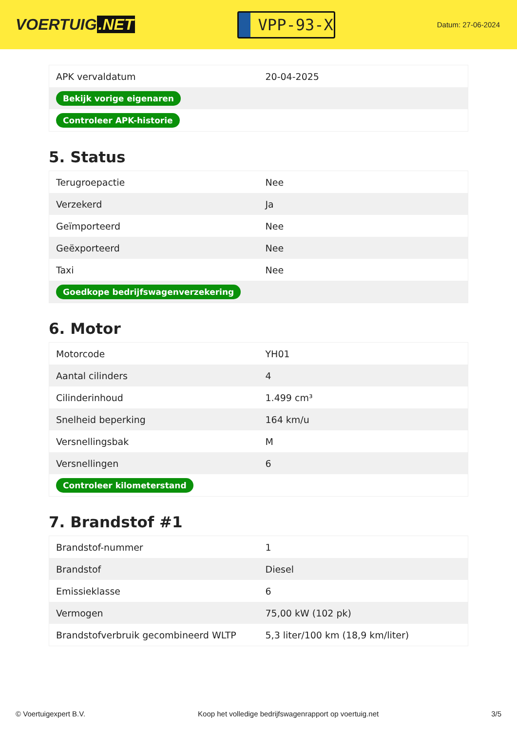VOERTUIG.NET
VPP-93-X
Datum: 27-06-2024
| APK vervaldatum | 20-04-2025 |
| Bekijk vorige eigenaren | |
| Controleer APK-historie | |
5. Status
| Terugroepactie | Nee |
| Verzekerd | Ja |
| Geïmporteerd | Nee |
| Geëxporteerd | Nee |
| Taxi | Nee |
| Goedkope bedrijfswagenverzekering | |
6. Motor
| Motorcode | YH01 |
| Aantal cilinders | 4 |
| Cilinderinhoud | 1.499 cm³ |
| Snelheid beperking | 164 km/u |
| Versnellingsbak | M |
| Versnellingen | 6 |
| Controleer kilometerstand | |
7. Brandstof #1
| Brandstof-nummer | 1 |
| Brandstof | Diesel |
| Emissieklasse | 6 |
| Vermogen | 75,00 kW (102 pk) |
| Brandstofverbruik gecombineerd WLTP | 5,3 liter/100 km (18,9 km/liter) |
© Voertuigexpert B.V. Koop het volledige bedrijfswagenrapport op voertuig.net 3/5